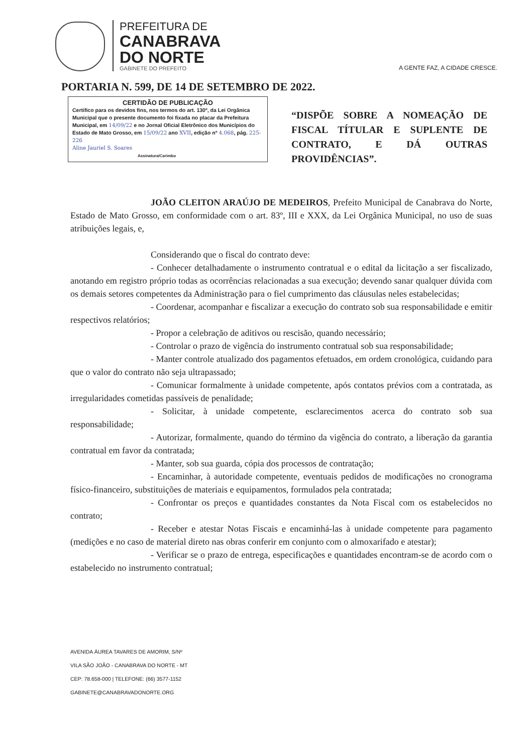PREFEITURA DE
CANABRAVA
DO NORTE
GABINETE DO PREFEITO
A GENTE FAZ, A CIDADE CRESCE.
PORTARIA N. 599, DE 14 DE SETEMBRO DE 2022.
CERTIDÃO DE PUBLICAÇÃO
Certifico para os devidos fins, nos termos do art. 130º, da Lei Orgânica Municipal que o presente documento foi fixada no placar da Prefeitura Municipal, em 14/09/22 e no Jornal Oficial Eletrônico dos Municípios do Estado de Mato Grosso, em 15/09/22 ano XVII, edição nº 4.068, pág. 225-226
Aline Jauriel S. Soares
Assinatura/Carimbo
“DISPÕE SOBRE A NOMEAÇÃO DE FISCAL TÍTULAR E SUPLENTE DE CONTRATO, E DÁ OUTRAS PROVIDÊNCIAS”.
JOÃO CLEITON ARAÚJO DE MEDEIROS, Prefeito Municipal de Canabrava do Norte, Estado de Mato Grosso, em conformidade com o art. 83º, III e XXX, da Lei Orgânica Municipal, no uso de suas atribuições legais, e,
Considerando que o fiscal do contrato deve:
- Conhecer detalhadamente o instrumento contratual e o edital da licitação a ser fiscalizado, anotando em registro próprio todas as ocorrências relacionadas a sua execução; devendo sanar qualquer dúvida com os demais setores competentes da Administração para o fiel cumprimento das cláusulas neles estabelecidas;
- Coordenar, acompanhar e fiscalizar a execução do contrato sob sua responsabilidade e emitir respectivos relatórios;
- Propor a celebração de aditivos ou rescisão, quando necessário;
- Controlar o prazo de vigência do instrumento contratual sob sua responsabilidade;
- Manter controle atualizado dos pagamentos efetuados, em ordem cronológica, cuidando para que o valor do contrato não seja ultrapassado;
- Comunicar formalmente à unidade competente, após contatos prévios com a contratada, as irregularidades cometidas passíveis de penalidade;
- Solicitar, à unidade competente, esclarecimentos acerca do contrato sob sua responsabilidade;
- Autorizar, formalmente, quando do término da vigência do contrato, a liberação da garantia contratual em favor da contratada;
- Manter, sob sua guarda, cópia dos processos de contratação;
- Encaminhar, à autoridade competente, eventuais pedidos de modificações no cronograma físico-financeiro, substituições de materiais e equipamentos, formulados pela contratada;
- Confrontar os preços e quantidades constantes da Nota Fiscal com os estabelecidos no contrato;
- Receber e atestar Notas Fiscais e encaminhá-las à unidade competente para pagamento (medições e no caso de material direto nas obras conferir em conjunto com o almoxarifado e atestar);
- Verificar se o prazo de entrega, especificações e quantidades encontram-se de acordo com o estabelecido no instrumento contratual;
AVENIDA ÁUREA TAVARES DE AMORIM, S/Nº
VILA SÃO JOÃO - CANABRAVA DO NORTE - MT
CEP: 78.658-000 | TELEFONE: (66) 3577-1152
GABINETE@CANABRAVADONORTE.ORG